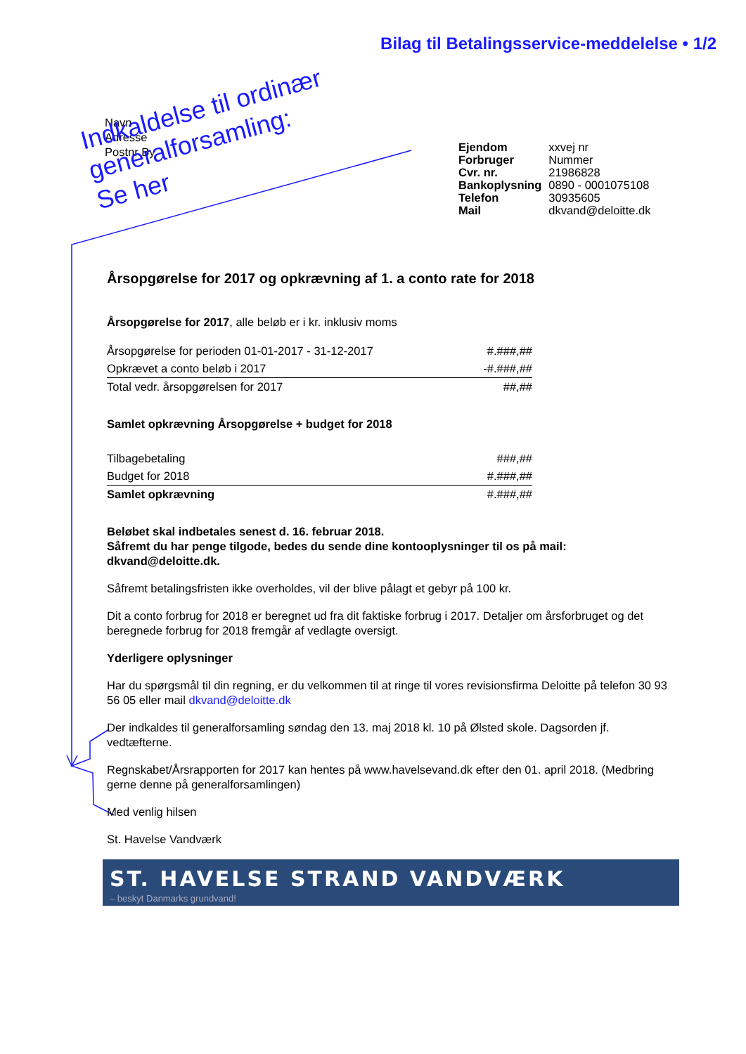Bilag til Betalingsservice-meddelelse • 1/2
Navn
Adresse
Postnr By
| Ejendom | xxvej nr |
| Forbruger | Nummer |
| Cvr. nr. | 21986828 |
| Bankoplysning | 0890 - 0001075108 |
| Telefon | 30935605 |
| Mail | dkvand@deloitte.dk |
Indkaldelse til ordinær generalforsamling:
Se her
Årsopgørelse for 2017 og opkrævning af 1. a conto rate for 2018
Årsopgørelse for 2017, alle beløb er i kr. inklusiv moms
| Årsopgørelse for perioden 01-01-2017 - 31-12-2017 | #.###,## |
| Opkrævet a conto beløb i 2017 | -#.###,## |
| Total vedr. årsopgørelsen for 2017 | ##,## |
Samlet opkrævning Årsopgørelse + budget for 2018
| Tilbagebetaling | ###,## |
| Budget for 2018 | #.###,## |
| Samlet opkrævning | #.###,## |
Beløbet skal indbetales senest d. 16. februar 2018.
Såfremt du har penge tilgode, bedes du sende dine kontooplysninger til os på mail: dkvand@deloitte.dk.
Såfremt betalingsfristen ikke overholdes, vil der blive pålagt et gebyr på 100 kr.
Dit a conto forbrug for 2018 er beregnet ud fra dit faktiske forbrug i 2017. Detaljer om årsforbruget og det beregnede forbrug for 2018 fremgår af vedlagte oversigt.
Yderligere oplysninger
Har du spørgsmål til din regning, er du velkommen til at ringe til vores revisionsfirma Deloitte på telefon 30 93 56 05 eller mail dkvand@deloitte.dk
Der indkaldes til generalforsamling søndag den 13. maj 2018 kl. 10 på Ølsted skole. Dagsorden jf. vedtæfterne.
Regnskabet/Årsrapporten for 2017 kan hentes på www.havelsevand.dk efter den 01. april 2018. (Medbring gerne denne på generalforsamlingen)
Med venlig hilsen
St. Havelse Vandværk
ST. HAVELSE STRAND VANDVÆRK
– beskyt Danmarks grundvand!